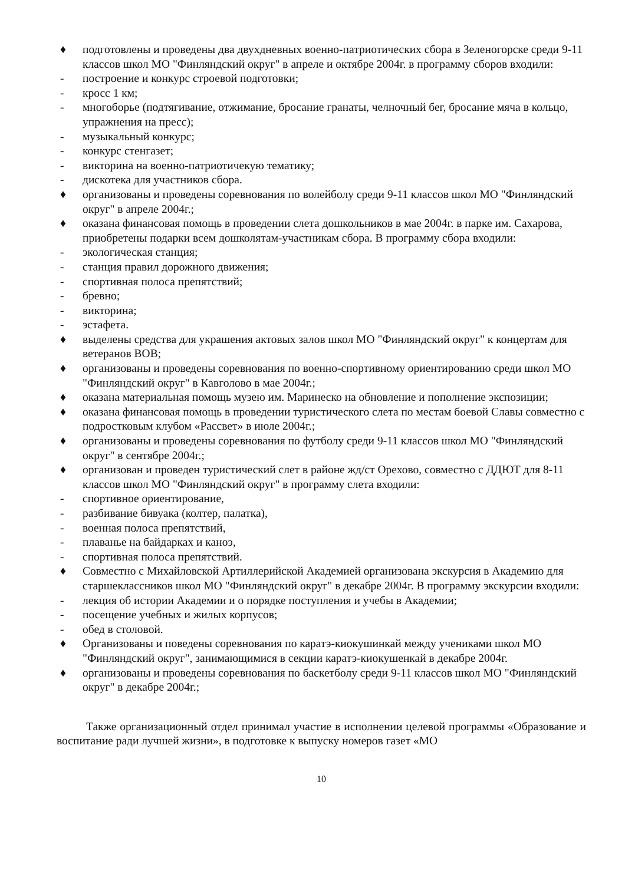♦ подготовлены и проведены два двухдневных военно-патриотических сбора в Зеленогорске среди 9-11 классов школ МО "Финляндский округ" в апреле и октябре 2004г. в программу сборов входили:
- построение и конкурс строевой подготовки;
- кросс 1 км;
- многоборье (подтягивание, отжимание, бросание гранаты, челночный бег, бросание мяча в кольцо, упражнения на пресс);
- музыкальный конкурс;
- конкурс стенгазет;
- викторина на военно-патриотичекую тематику;
- дискотека для участников сбора.
♦ организованы и проведены соревнования по волейболу среди 9-11 классов школ МО "Финляндский округ" в апреле 2004г.;
♦ оказана финансовая помощь в проведении слета дошкольников в мае 2004г. в парке им. Сахарова, приобретены подарки всем дошколятам-участникам сбора. В программу сбора входили:
- экологическая станция;
- станция правил дорожного движения;
- спортивная полоса препятствий;
- бревно;
- викторина;
- эстафета.
♦ выделены средства для украшения актовых залов школ МО "Финляндский округ" к концертам для ветеранов ВОВ;
♦ организованы и проведены соревнования по военно-спортивному ориентированию среди школ МО "Финляндский округ" в Кавголово в мае 2004г.;
♦ оказана материальная помощь музею им. Маринеско на обновление и пополнение экспозиции;
♦ оказана финансовая помощь в проведении туристического слета по местам боевой Славы совместно с подростковым клубом «Рассвет» в июле 2004г.;
♦ организованы и проведены соревнования по футболу среди 9-11 классов школ МО "Финляндский округ" в сентябре 2004г.;
♦ организован и проведен туристический слет в районе жд/ст Орехово, совместно с ДДЮТ для 8-11 классов школ МО "Финляндский округ" в программу слета входили:
- спортивное ориентирование,
- разбивание бивуака (колтер, палатка),
- военная полоса препятствий,
- плаванье на байдарках и каноэ,
- спортивная полоса препятствий.
♦ Совместно с Михайловской Артиллерийской Академией организована экскурсия в Академию для старшеклассников школ МО "Финляндский округ" в декабре 2004г. В программу экскурсии входили:
- лекция об истории Академии и о порядке поступления и учебы в Академии;
- посещение учебных и жилых корпусов;
- обед в столовой.
♦ Организованы и поведены соревнования по каратэ-киокушинкай между учениками школ МО "Финляндский округ", занимающимися в секции каратэ-киокушенкай в декабре 2004г.
♦ организованы и проведены соревнования по баскетболу среди 9-11 классов школ МО "Финляндский округ" в декабре 2004г.;
Также организационный отдел принимал участие в исполнении целевой программы «Образование и воспитание ради лучшей жизни», в подготовке к выпуску номеров газет «МО
10